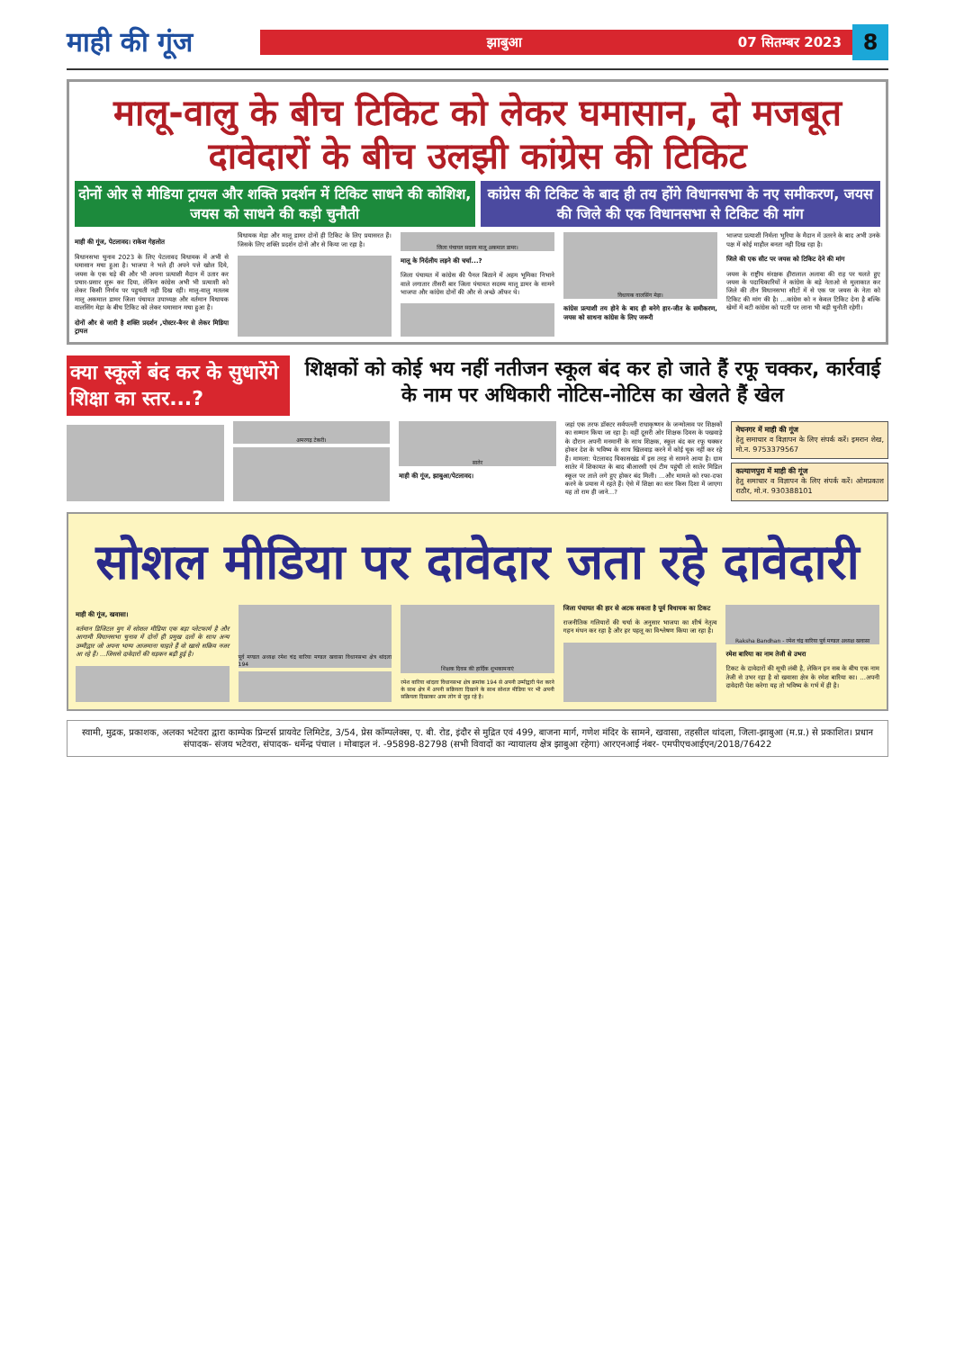माही की गूंज
झाबुआ 07 सितम्बर 2023
8
मालू-वालु के बीच टिकिट को लेकर घमासान, दो मजबूत दावेदारों के बीच उलझी कांग्रेस की टिकिट
दोनों ओर से मीडिया ट्रायल और शक्ति प्रदर्शन में टिकिट साधने की कोशिश, जयस को साधने की कड़ी चुनौती
कांग्रेस की टिकिट के बाद ही तय होंगे विधानसभा के नए समीकरण, जयस की जिले की एक विधानसभा से टिकिट की मांग
माही की गूंज, पेटलावद। राकेश गेहलोत
विधानसभा चुनाव 2023 के लिए पेटलावद विधायक में अभी से घमासान मचा हुआ है। भाजपा ने भले ही अपने पत्ते खोल दिये, जयस के एक धड़े की और भी अपना प्रत्याशी मैदान में उतार कर प्रचार-प्रसार शुरू कर दिया, लेकिन कांग्रेस अभी भी प्रत्याशी को लेकर किसी निर्णय पर पहुचती नही दिख रही। मालू-वालु मतलब मालू अकमाल डामर जिला पंचायत उपाध्यक्ष और वर्तमान विधायक वालसिंग मेड़ा के बीच टिकिट को लेकर घमासान मचा हुआ है।
दोनों और से जारी है शक्ति प्रदर्शन ,पोस्टर-बैनर से लेकर मिडिया ट्रायल
विधायक मेड़ा और मालू डामर दोनों ही टिकिट के लिए प्रयासरत हैं। जिसके लिए शक्ति प्रदर्शन दोनों और से किया जा रहा है।
जिला पंचायत सदस्य मालू अकमाल डामर।
मालू के निर्दलीय लड़ने की चर्चा...?
जिला पंचायत में कांग्रेस की पैनल बिठाने में अहम भूमिका निभाने वाले लगातार तीसरी बार जिला पंचायत सदस्य मालू डामर के सामने भाजपा और कांग्रेस दोनों की और से अच्छे ऑफर थे।
विधायक वालसिंग मेड़ा।
कांग्रेस प्रत्याशी तय होने के बाद ही बनेगे हार-जीत के समीकरण, जयस को साधना कांग्रेस के लिए जरूरी
भाजपा प्रत्याशी निर्मला भूरिया के मैदान में उतरने के बाद अभी उनके पक्ष में कोई माहौल बनता नही दिख रहा है।
जिले की एक सीट पर जयस को टिकिट देने की मांग
जयस के राष्ट्रीय संरक्षक हीरालाल अलावा की राह पर चलते हुए जयस के पदाधिकारियों ने कांग्रेस के बड़े नेताओ से मुलाकात कर जिले की तीन विधानसभा सीटों में से एक पर जयस के नेता को टिकिट की मांग की है। ...कांग्रेस को न केवल टिकिट देना है बल्कि खेमों में बटी कांग्रेस को पटरी पर लाना भी बड़ी चुनौती रहेगी।
क्या स्कूलें बंद कर के सुधारेंगे शिक्षा का स्तर...?
शिक्षकों को कोई भय नहीं नतीजन स्कूल बंद कर हो जाते हैं रफू चक्कर, कार्रवाई के नाम पर अधिकारी नोटिस-नोटिस का खेलते हैं खेल
अमरगढ़ टेकरी।
सातेर
माही की गूंज, झाबुआ/पेटलावद।
जहां एक तरफ डॉक्टर सर्वपल्ली राधाकृष्णन के जन्मोत्सव पर शिक्षकों का सम्मान किया जा रहा है। वहीं दूसरी ओर शिक्षक दिवस के पखवाड़े के दौरान अपनी मनमानी के साथ शिक्षक, स्कूल बंद कर रफू चक्कर होकर देश के भविष्य के साथ खिलवाड़ करने में कोई चूक नहीं कर रहे हैं। मामला: पेटलावद विकासखंड में इस तरह से सामने आया है। ग्राम सातेर में शिकायत के बाद बीआरसी एवं टीम पहुंची तो सातेर मिडिल स्कूल पर ताले लगे हुए होकर बंद मिली। ...और मामले को रफा-दफा करने के प्रयास में रहते हैं। ऐसे में शिक्षा का स्तर किस दिशा में जाएगा यह तो राम ही जाने...?
मेघनगर में माही की गूंज
हेतु समाचार व विज्ञापन के लिए संपर्क करें। इमरान शेख, मो.न. 9753379567
कल्याणपुरा में माही की गूंज
हेतु समाचार व विज्ञापन के लिए संपर्क करें। ओमप्रकाश राठौर, मो.न. 930388101
सोशल मीडिया पर दावेदार जता रहे दावेदारी
माही की गूंज, खवासा।
वर्तमान डिजिटल युग में सोशल मीडिया एक बड़ा प्लेटफार्म है और आगामी विधानसभा चुनाव में दोनों ही प्रमुख दलों के साथ अन्य उम्मीद्वार जो अपना भाग्य आजमाना चाहते हैं वो खासे सक्रिय नजर आ रहे हैं। ...जिससे दावेदारों की धड़कन बढ़ी हुई है।
पूर्व मण्डल अध्यक्ष रमेश चंद्र बारिया मण्डल खवासा विधानसभा क्षेत्र थांदला 194
शिक्षक दिवस की हार्दिक शुभकामनाएं
रमेश बारिया थांदला विधानसभा क्षेत्र क्रमांक 194 से अपनी उम्मीद्वारी पेश करने के साथ क्षेत्र में अपनी सक्रियता दिखाने के साथ सोशल मीडिया पर भी अपनी सक्रियता दिखाकर आम लोग से जुड़ रहे है।
जिला पंचायत की हार से अटक सकता है पूर्व विधायक का टिकट
राजनीतिक गलियारों की चर्चा के अनुसार भाजपा का शीर्ष नेतृत्व गहन मंथन कर रहा है और हर पहलू का विश्लेषण किया जा रहा है।
Raksha Bandhan - रमेश चंद्र बारिया पूर्व मण्डल अध्यक्ष खवासा
रमेश बारिया का नाम तेजी से उभरा
टिकट के दावेदारों की सूची लंबी है, लेकिन इन सब के बीच एक नाम तेजी से उभर रहा है वो खवासा क्षेत्र के रमेश बारिया का। ...अपनी दावेदारी पेश करेगा यह तो भविष्य के गर्भ में ही है।
स्वामी, मुद्रक, प्रकाशक, अलका भटेवरा द्वारा काम्पेक प्रिन्टर्स प्रायवेट लिमिटेड, 3/54, प्रेस कॉम्पलेक्स, ए. बी. रोड, इंदौर से मुद्रित एवं 499, बाजना मार्ग, गणेश मंदिर के सामने, खवासा, तहसील थांदला, जिला-झाबुआ (म.प्र.) से प्रकाशित। प्रधान संपादक- संजय भटेवरा, संपादक- धर्मेन्द्र पंचाल । मोबाइल नं. -95898-82798 (सभी विवादों का न्यायालय क्षेत्र झाबुआ रहेगा) आरएनआई नंबर- एमपीएचआईएन/2018/76422